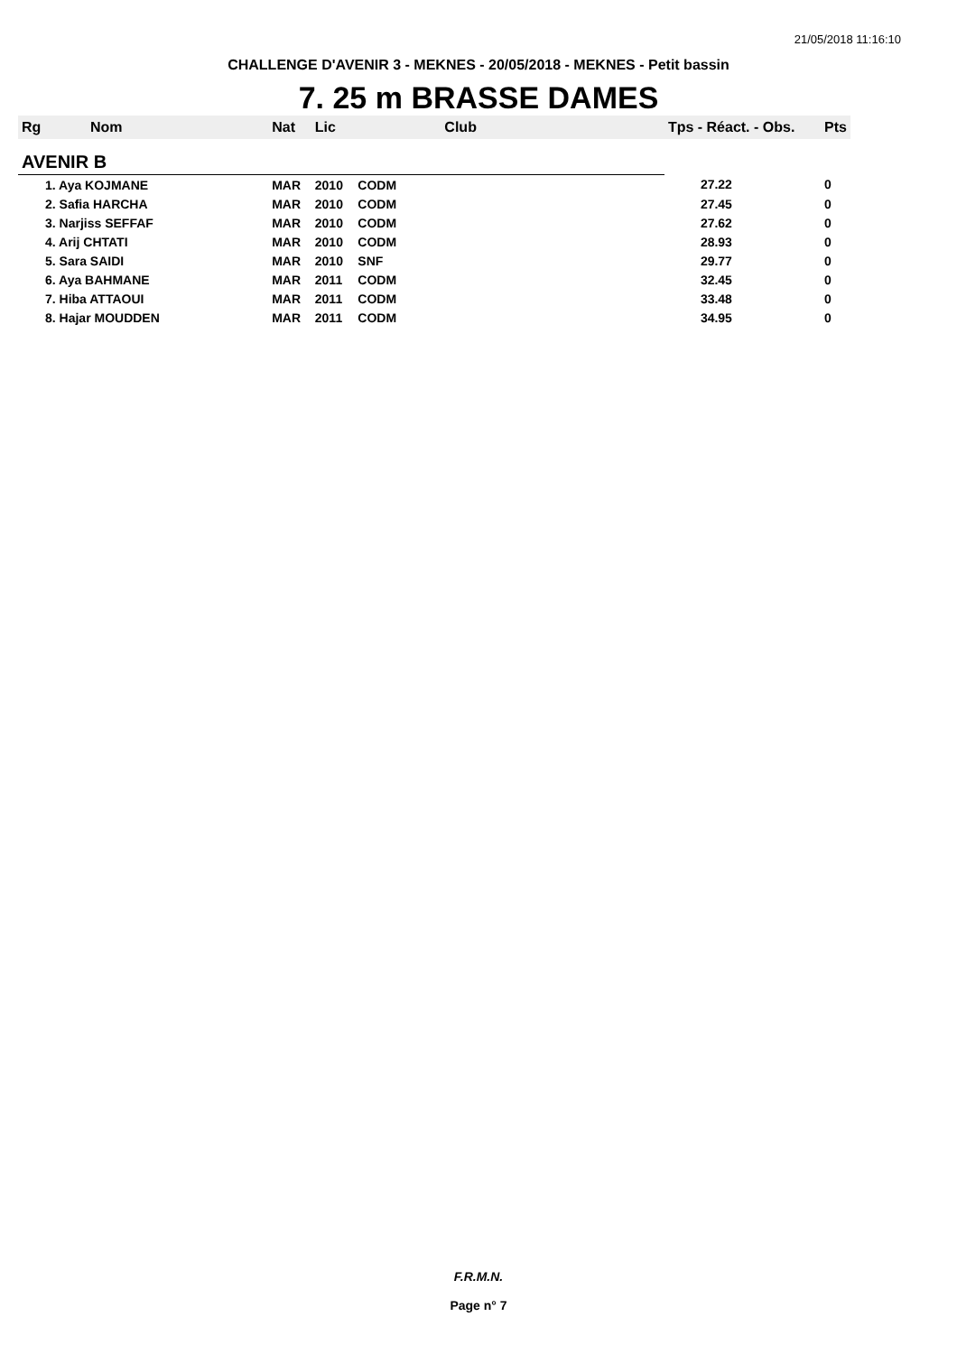21/05/2018 11:16:10
CHALLENGE D'AVENIR 3 - MEKNES - 20/05/2018 - MEKNES - Petit bassin
7. 25 m BRASSE DAMES
| Rg | Nom | Nat | Lic | Club | Tps - Réact. - Obs. | Pts |
| --- | --- | --- | --- | --- | --- | --- |
| AVENIR B | | | | | | |
| 1. Aya KOJMANE | | MAR | 2010 | CODM | 27.22 | 0 |
| 2. Safia HARCHA | | MAR | 2010 | CODM | 27.45 | 0 |
| 3. Narjiss SEFFAF | | MAR | 2010 | CODM | 27.62 | 0 |
| 4. Arij CHTATI | | MAR | 2010 | CODM | 28.93 | 0 |
| 5. Sara SAIDI | | MAR | 2010 | SNF | 29.77 | 0 |
| 6. Aya BAHMANE | | MAR | 2011 | CODM | 32.45 | 0 |
| 7. Hiba ATTAOUI | | MAR | 2011 | CODM | 33.48 | 0 |
| 8. Hajar MOUDDEN | | MAR | 2011 | CODM | 34.95 | 0 |
F.R.M.N.
Page n° 7